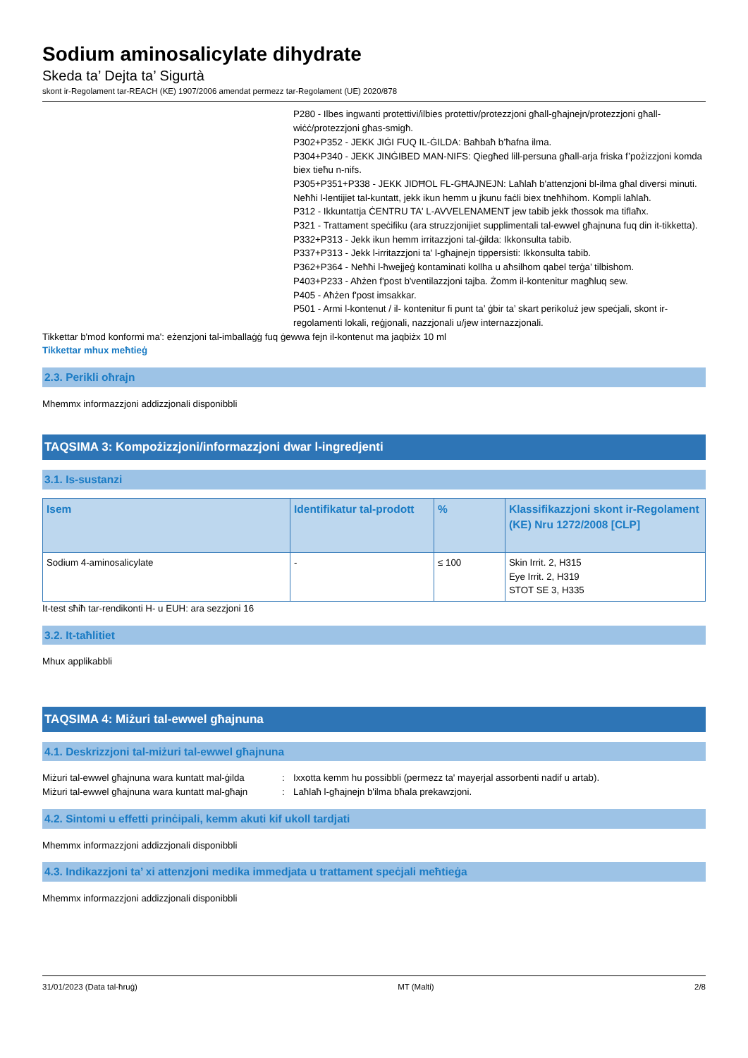Sodium aminosalicylate dihydrate
Skeda ta’ Dejta ta’ Sigurtà
skont ir-Regolament tar-REACH (KE) 1907/2006 amendat permezz tar-Regolament (UE) 2020/878
P280 - Ilbes ingwanti protettivi/ilbies protettiv/protezzjoni għall-għajnejn/protezzjoni għall-wiċċ/protezzjoni għas-smigħ.
P302+P352 - JEKK JIĠI FUQ IL-ĠILDA: Baħbaħ b’ħafna ilma.
P304+P340 - JEKK JINĠIBED MAN-NIFS: Qiegħed lill-persuna għall-arja friska f’pożizzjoni komda biex tieħu n-nifs.
P305+P351+P338 - JEKK JIDĦOL FL-GĦAJNEJN: Laħlaħ b'attenzjoni bl-ilma għal diversi minuti. Neħħi l-lentijiet tal-kuntatt, jekk ikun hemm u jkunu faċli biex tneħħihom. Kompli laħlaħ.
P312 - Ikkuntattja ĊENTRU TA' L-AVVELENAMENT jew tabib jekk tħossok ma tiflaħx.
P321 - Trattament speċifiku (ara struzzjonijiet supplimentali tal-ewwel għajnuna fuq din it-tikketta).
P332+P313 - Jekk ikun hemm irritazzjoni tal-ġilda: Ikkonsulta tabib.
P337+P313 - Jekk l-irritazzjoni ta' l-għajnejn tippersisti: Ikkonsulta tabib.
P362+P364 - Neħħi l-ħwejjeġ kontaminati kollha u aħsilhom qabel terġa’ tilbishom.
P403+P233 - Aħżen f'post b'ventilazzjoni tajba. Żomm il-kontenitur magħluq sew.
P405 - Aħżen f'post imsakkar.
P501 - Armi l-kontenut / il- kontenitur fi punt ta’ ġbir ta’ skart perikoluż jew speċjali, skont ir-regolamenti lokali, reġjonali, nazzjonali u/jew internazzjonali.
Tikkettar b'mod konformi ma': eżenzjoni tal-imballaġġ fuq ġewwa fejn il-kontenut ma jaqbiżx 10 ml
Tikkettar mhux meħtieġ
2.3. Perikli oħrajn
Mhemmx informazzjoni addizzjonali disponibbli
TAQSIMA 3: Kompożizzjoni/informazzjoni dwar l-ingredjenti
3.1. Is-sustanzi
| Isem | Identifikatur tal-prodott | % | Klassifikazzjoni skont ir-Regolament (KE) Nru 1272/2008 [CLP] |
| --- | --- | --- | --- |
| Sodium 4-aminosalicylate | - | ≤ 100 | Skin Irrit. 2, H315 Eye Irrit. 2, H319 STOT SE 3, H335 |
It-test sħiħ tar-rendikonti H- u EUH: ara sezzjoni 16
3.2. It-taħlitiet
Mhux applikabbli
TAQSIMA 4: Miżuri tal-ewwel għajnuna
4.1. Deskrizzjoni tal-miżuri tal-ewwel għajnuna
Miżuri tal-ewwel għajnuna wara kuntatt mal-ġilda: Ixxotta kemm hu possibbli (permezz ta' mayerjal assorbenti nadif u artab).
Miżuri tal-ewwel għajnuna wara kuntatt mal-għajn: Laħlaħ l-għajnejn b'ilma bħala prekawzjoni.
4.2. Sintomi u effetti prinċipali, kemm akuti kif ukoll tardjati
Mhemmx informazzjoni addizzjonali disponibbli
4.3. Indikazzjoni ta’ xi attenzjoni medika immedjata u trattament speċjali meħtieġa
Mhemmx informazzjoni addizzjonali disponibbli
31/01/2023 (Data tal-ħruġ) MT (Malti) 2/8